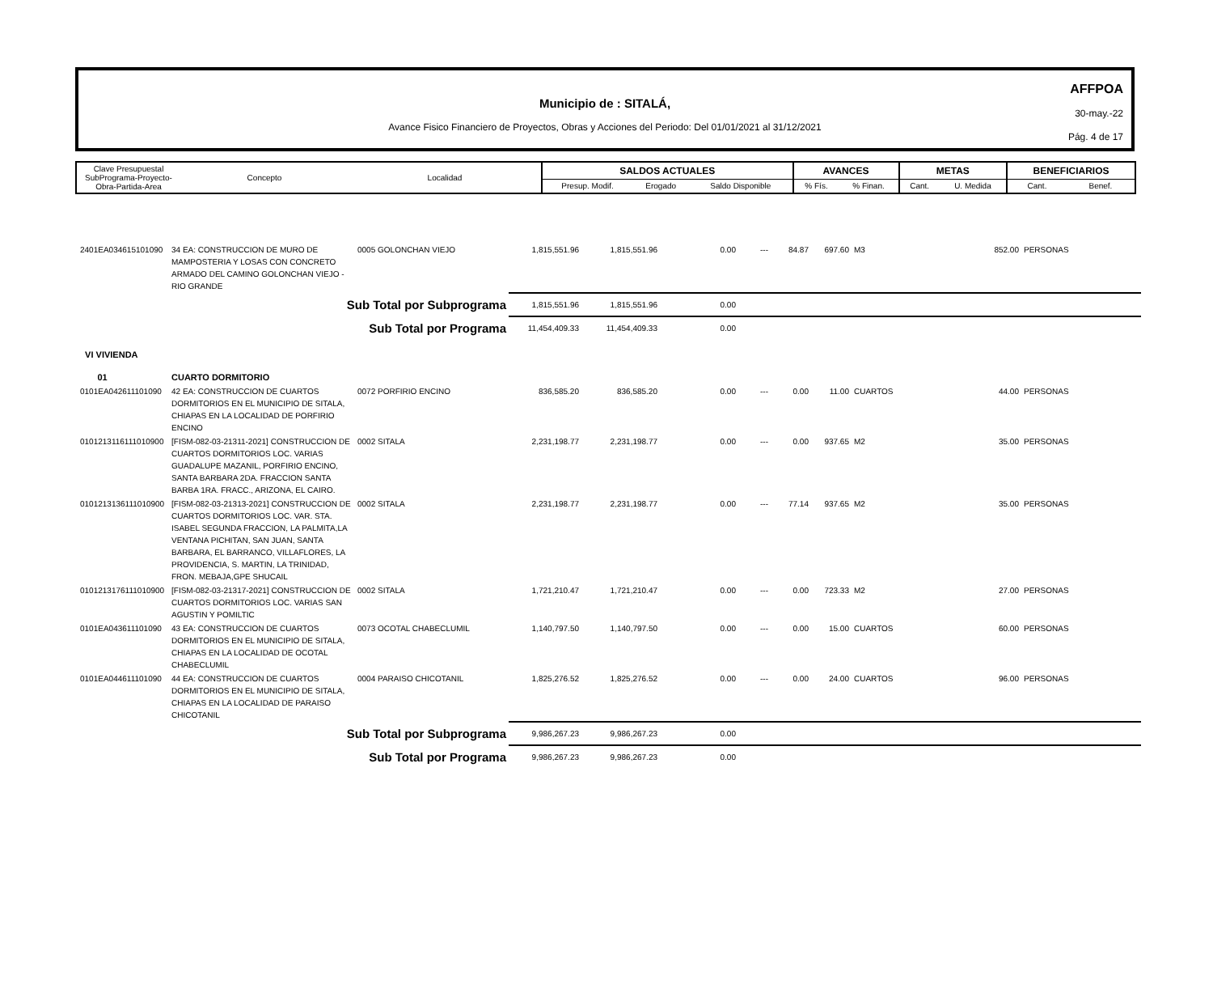Municipio de : SITALÁ,
Avance Fisico Financiero de Proyectos, Obras y Acciones del Periodo: Del 01/01/2021 al 31/12/2021
AFFPOA
30-may.-22
Pág. 4 de 17
| Clave Presupuestal SubPrograma-Proyecto- Obra-Partida-Area | Concepto | Localidad | SALDOS ACTUALES | | | AVANCES | | METAS | | BENEFICIARIOS | |
| --- | --- | --- | --- | --- | --- | --- | --- | --- | --- | --- | --- |
| | | | Presup. Modif. | Erogado | Saldo Disponible | % Fís. | % Finan. | Cant. | U. Medida | Cant. | Benef. |
| 2401EA034615101090 | 34 EA: CONSTRUCCION DE MURO DE MAMPOSTERIA Y LOSAS CON CONCRETO ARMADO DEL CAMINO GOLONCHAN VIEJO - RIO GRANDE | 0005 GOLONCHAN VIEJO | 1,815,551.96 | 1,815,551.96 | 0.00 | --- | 84.87 | 697.60 | M3 | 852.00 | PERSONAS |
| Sub Total por Subprograma | | | 1,815,551.96 | 1,815,551.96 | 0.00 | | | | | | |
| Sub Total por Programa | | | 11,454,409.33 | 11,454,409.33 | 0.00 | | | | | | |
| VI VIVIENDA | | | | | | | | | | | |
| 01 | CUARTO DORMITORIO | | | | | | | | | | |
| 0101EA042611101090 | 42 EA: CONSTRUCCION DE CUARTOS DORMITORIOS EN EL MUNICIPIO DE SITALA, CHIAPAS EN LA LOCALIDAD DE PORFIRIO ENCINO | 0072 PORFIRIO ENCINO | 836,585.20 | 836,585.20 | 0.00 | --- | 0.00 | 11.00 | CUARTOS | 44.00 | PERSONAS |
| 0101213116111010900 | [FISM-082-03-21311-2021] CONSTRUCCION DE CUARTOS DORMITORIOS LOC. VARIAS GUADALUPE MAZANIL, PORFIRIO ENCINO, SANTA BARBARA 2DA. FRACCION SANTA BARBA 1RA. FRACC., ARIZONA, EL CAIRO. | 0002 SITALA | 2,231,198.77 | 2,231,198.77 | 0.00 | --- | 0.00 | 937.65 | M2 | 35.00 | PERSONAS |
| 0101213136111010900 | [FISM-082-03-21313-2021] CONSTRUCCION DE CUARTOS DORMITORIOS LOC. VAR. STA. ISABEL SEGUNDA FRACCION, LA PALMITA,LA VENTANA PICHITAN, SAN JUAN, SANTA BARBARA, EL BARRANCO, VILLAFLORES, LA PROVIDENCIA, S. MARTIN, LA TRINIDAD, FRON. MEBAJA,GPE SHUCAIL | 0002 SITALA | 2,231,198.77 | 2,231,198.77 | 0.00 | --- | 77.14 | 937.65 | M2 | 35.00 | PERSONAS |
| 0101213176111010900 | [FISM-082-03-21317-2021] CONSTRUCCION DE CUARTOS DORMITORIOS LOC. VARIAS SAN AGUSTIN Y POMILTIC | 0002 SITALA | 1,721,210.47 | 1,721,210.47 | 0.00 | --- | 0.00 | 723.33 | M2 | 27.00 | PERSONAS |
| 0101EA043611101090 | 43 EA: CONSTRUCCION DE CUARTOS DORMITORIOS EN EL MUNICIPIO DE SITALA, CHIAPAS EN LA LOCALIDAD DE OCOTAL CHABECLUMIL | 0073 OCOTAL CHABECLUMIL | 1,140,797.50 | 1,140,797.50 | 0.00 | --- | 0.00 | 15.00 | CUARTOS | 60.00 | PERSONAS |
| 0101EA044611101090 | 44 EA: CONSTRUCCION DE CUARTOS DORMITORIOS EN EL MUNICIPIO DE SITALA, CHIAPAS EN LA LOCALIDAD DE PARAISO CHICOTANIL | 0004 PARAISO CHICOTANIL | 1,825,276.52 | 1,825,276.52 | 0.00 | --- | 0.00 | 24.00 | CUARTOS | 96.00 | PERSONAS |
| Sub Total por Subprograma | | | 9,986,267.23 | 9,986,267.23 | 0.00 | | | | | | |
| Sub Total por Programa | | | 9,986,267.23 | 9,986,267.23 | 0.00 | | | | | | |